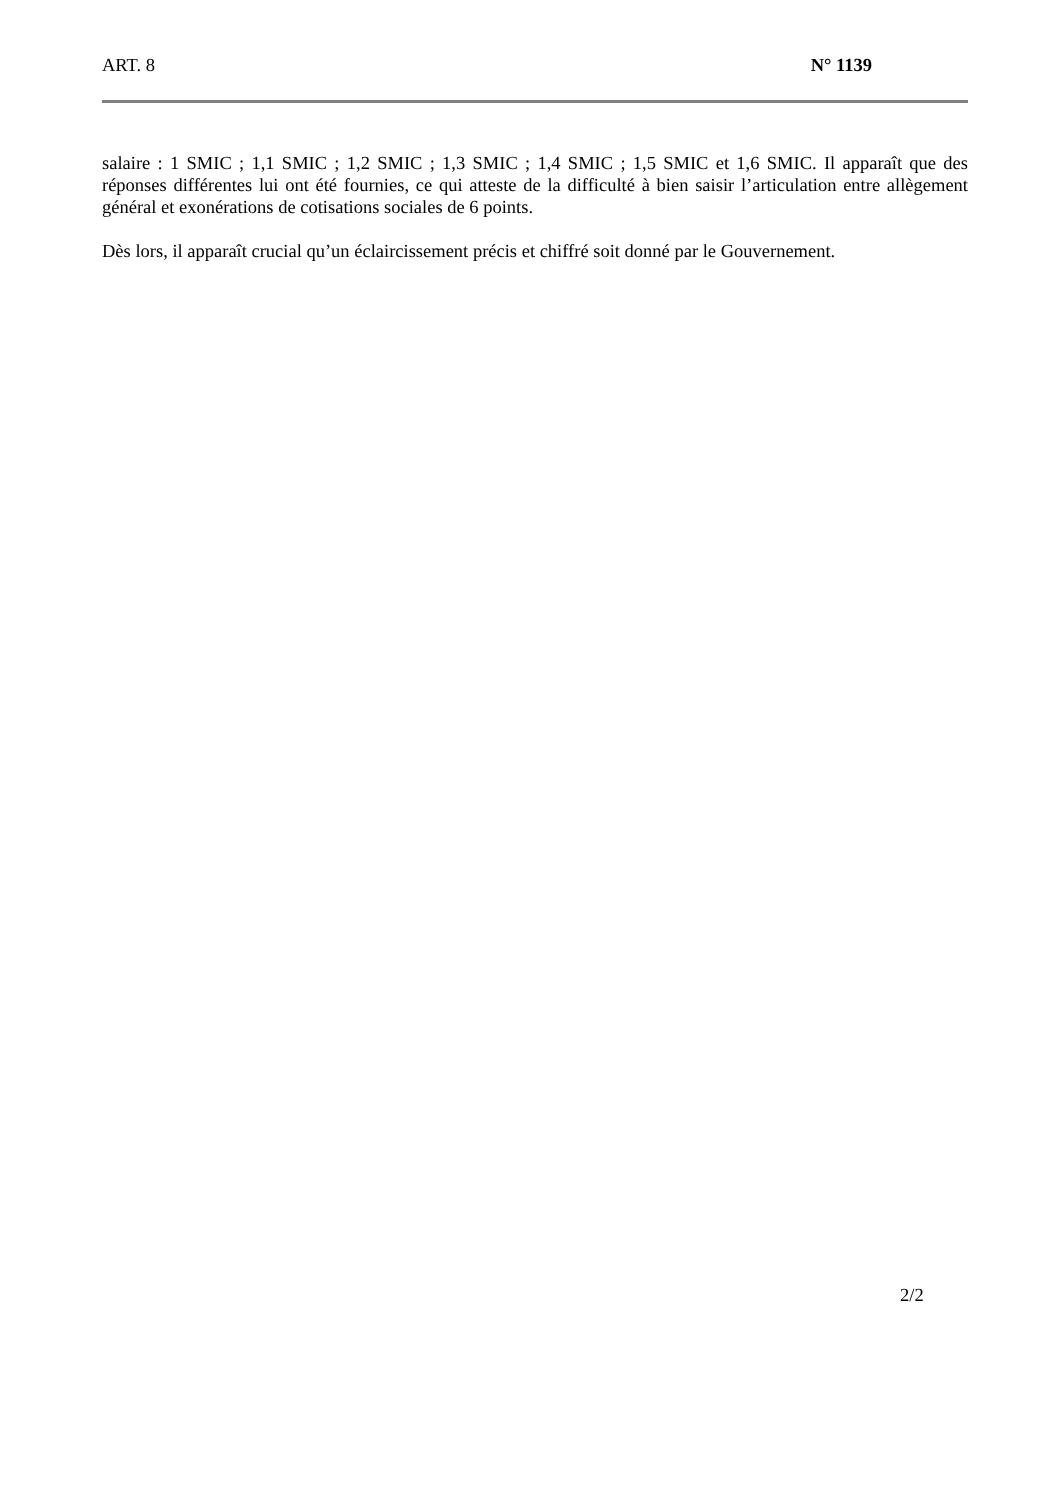ART. 8 N° 1139
salaire : 1 SMIC ; 1,1 SMIC ; 1,2 SMIC ; 1,3 SMIC ; 1,4 SMIC ; 1,5 SMIC et 1,6 SMIC. Il apparaît que des réponses différentes lui ont été fournies, ce qui atteste de la difficulté à bien saisir l’articulation entre allègement général et exonérations de cotisations sociales de 6 points.
Dès lors, il apparaît crucial qu’un éclaircissement précis et chiffré soit donné par le Gouvernement.
2/2